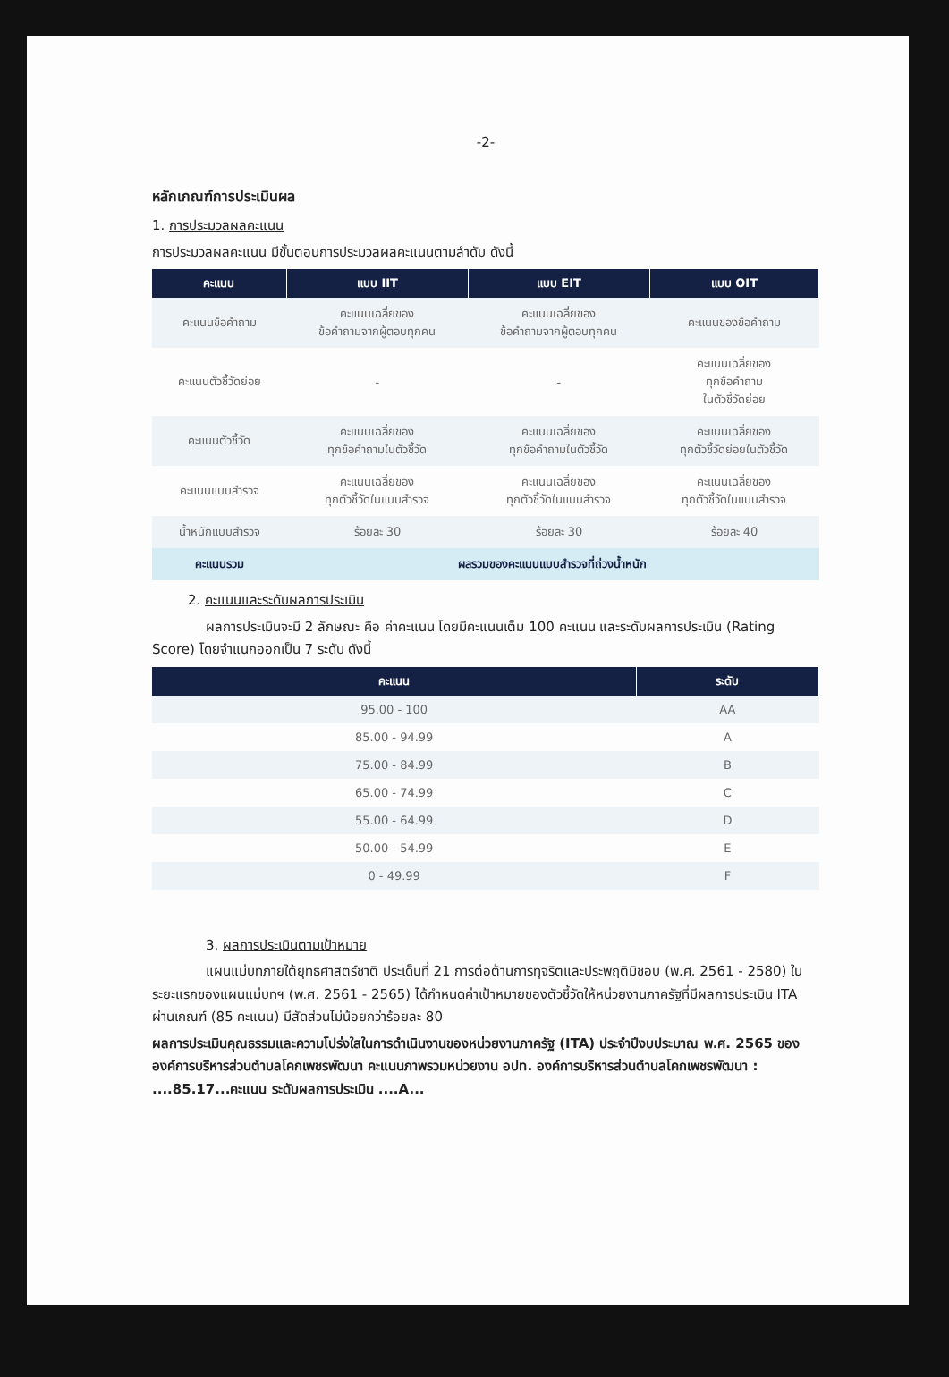-2-
หลักเกณฑ์การประเมินผล
1. การประมวลผลคะแนน
การประมวลผลคะแนน มีขั้นตอนการประมวลผลคะแนนตามลำดับ ดังนี้
| คะแนน | แบบ IIT | แบบ EIT | แบบ OIT |
| --- | --- | --- | --- |
| คะแนนข้อคำถาม | คะแนนเฉลี่ยของ ข้อคำถามจากผู้ตอบทุกคน | คะแนนเฉลี่ยของ ข้อคำถามจากผู้ตอบทุกคน | คะแนนของข้อคำถาม |
| คะแนนตัวชี้วัดย่อย | - | - | คะแนนเฉลี่ยของ ทุกข้อคำถาม ในตัวชี้วัดย่อย |
| คะแนนตัวชี้วัด | คะแนนเฉลี่ยของ ทุกข้อคำถามในตัวชี้วัด | คะแนนเฉลี่ยของ ทุกข้อคำถามในตัวชี้วัด | คะแนนเฉลี่ยของ ทุกตัวชี้วัดย่อยในตัวชี้วัด |
| คะแนนแบบสำรวจ | คะแนนเฉลี่ยของ ทุกตัวชี้วัดในแบบสำรวจ | คะแนนเฉลี่ยของ ทุกตัวชี้วัดในแบบสำรวจ | คะแนนเฉลี่ยของ ทุกตัวชี้วัดในแบบสำรวจ |
| น้ำหนักแบบสำรวจ | ร้อยละ 30 | ร้อยละ 30 | ร้อยละ 40 |
| คะแนนรวม | ผลรวมของคะแนนแบบสำรวจที่ถ่วงน้ำหนัก | | |
2. คะแนนและระดับผลการประเมิน
ผลการประเมินจะมี 2 ลักษณะ คือ ค่าคะแนน โดยมีคะแนนเต็ม 100 คะแนน และระดับผลการประเมิน (Rating Score) โดยจำแนกออกเป็น 7 ระดับ ดังนี้
| คะแนน | ระดับ |
| --- | --- |
| 95.00 - 100 | AA |
| 85.00 - 94.99 | A |
| 75.00 - 84.99 | B |
| 65.00 - 74.99 | C |
| 55.00 - 64.99 | D |
| 50.00 - 54.99 | E |
| 0 - 49.99 | F |
3. ผลการประเมินตามเป้าหมาย
แผนแม่บทภายใต้ยุทธศาสตร์ชาติ ประเด็นที่ 21 การต่อต้านการทุจริตและประพฤติมิชอบ (พ.ศ. 2561 - 2580) ในระยะแรกของแผนแม่บทฯ (พ.ศ. 2561 - 2565) ได้กำหนดค่าเป้าหมายของตัวชี้วัดให้หน่วยงานภาครัฐที่มีผลการประเมิน ITA ผ่านเกณฑ์ (85 คะแนน) มีสัดส่วนไม่น้อยกว่าร้อยละ 80
ผลการประเมินคุณธรรมและความโปร่งใสในการดำเนินงานของหน่วยงานภาครัฐ (ITA) ประจำปีงบประมาณ พ.ศ. 2565 ของ องค์การบริหารส่วนตำบลโคกเพชรพัฒนา คะแนนภาพรวมหน่วยงาน อปท. องค์การบริหารส่วนตำบลโคกเพชรพัฒนา : ....85.17...คะแนน ระดับผลการประเมิน ....A...